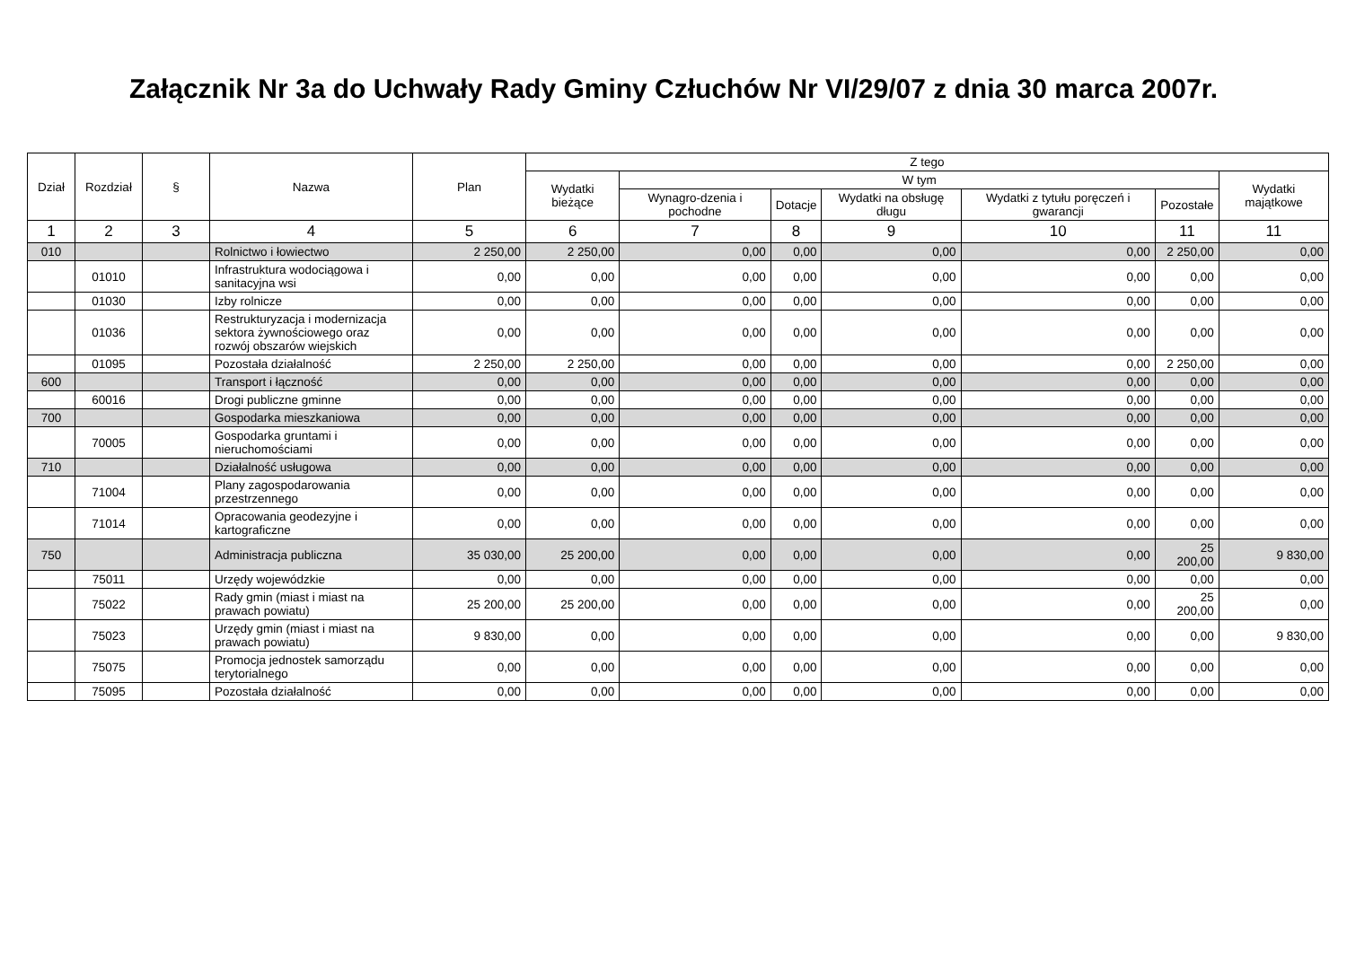Załącznik Nr 3a do Uchwały Rady Gminy Człuchów Nr VI/29/07 z dnia 30 marca 2007r.
| Dział | Rozdział | § | Nazwa | Plan | Z tego | | | | | | |
| --- | --- | --- | --- | --- | --- | --- | --- | --- | --- | --- | --- |
| | | | | | Wydatki bieżące | W tym | | | | | Wydatki majątkowe |
| | | | | | | Wynagro-dzenia i pochodne | Dotacje | Wydatki na obsługę długu | Wydatki z tytułu poręczeń i gwarancji | Pozostałe | |
| 1 | 2 | 3 | 4 | 5 | 6 | 7 | 8 | 9 | 10 | 11 | 11 |
| 010 | | | Rolnictwo i łowiectwo | 2 250,00 | 2 250,00 | 0,00 | 0,00 | 0,00 | 0,00 | 2 250,00 | 0,00 |
| | 01010 | | Infrastruktura wodociągowa i sanitacyjna wsi | 0,00 | 0,00 | 0,00 | 0,00 | 0,00 | 0,00 | 0,00 | 0,00 |
| | 01030 | | Izby rolnicze | 0,00 | 0,00 | 0,00 | 0,00 | 0,00 | 0,00 | 0,00 | 0,00 |
| | 01036 | | Restrukturyzacja i modernizacja sektora żywnościowego oraz rozwój obszarów wiejskich | 0,00 | 0,00 | 0,00 | 0,00 | 0,00 | 0,00 | 0,00 | 0,00 |
| | 01095 | | Pozostała działalność | 2 250,00 | 2 250,00 | 0,00 | 0,00 | 0,00 | 0,00 | 2 250,00 | 0,00 |
| 600 | | | Transport i łączność | 0,00 | 0,00 | 0,00 | 0,00 | 0,00 | 0,00 | 0,00 | 0,00 |
| | 60016 | | Drogi publiczne gminne | 0,00 | 0,00 | 0,00 | 0,00 | 0,00 | 0,00 | 0,00 | 0,00 |
| 700 | | | Gospodarka mieszkaniowa | 0,00 | 0,00 | 0,00 | 0,00 | 0,00 | 0,00 | 0,00 | 0,00 |
| | 70005 | | Gospodarka gruntami i nieruchomościami | 0,00 | 0,00 | 0,00 | 0,00 | 0,00 | 0,00 | 0,00 | 0,00 |
| 710 | | | Działalność usługowa | 0,00 | 0,00 | 0,00 | 0,00 | 0,00 | 0,00 | 0,00 | 0,00 |
| | 71004 | | Plany zagospodarowania przestrzennego | 0,00 | 0,00 | 0,00 | 0,00 | 0,00 | 0,00 | 0,00 | 0,00 |
| | 71014 | | Opracowania geodezyjne i kartograficzne | 0,00 | 0,00 | 0,00 | 0,00 | 0,00 | 0,00 | 0,00 | 0,00 |
| 750 | | | Administracja publiczna | 35 030,00 | 25 200,00 | 0,00 | 0,00 | 0,00 | 0,00 | 25 200,00 | 9 830,00 |
| | 75011 | | Urzędy wojewódzkie | 0,00 | 0,00 | 0,00 | 0,00 | 0,00 | 0,00 | 0,00 | 0,00 |
| | 75022 | | Rady gmin (miast i miast na prawach powiatu) | 25 200,00 | 25 200,00 | 0,00 | 0,00 | 0,00 | 0,00 | 25 200,00 | 0,00 |
| | 75023 | | Urzędy gmin (miast i miast na prawach powiatu) | 9 830,00 | 0,00 | 0,00 | 0,00 | 0,00 | 0,00 | 0,00 | 9 830,00 |
| | 75075 | | Promocja jednostek samorządu terytorialnego | 0,00 | 0,00 | 0,00 | 0,00 | 0,00 | 0,00 | 0,00 | 0,00 |
| | 75095 | | Pozostała działalność | 0,00 | 0,00 | 0,00 | 0,00 | 0,00 | 0,00 | 0,00 | 0,00 |